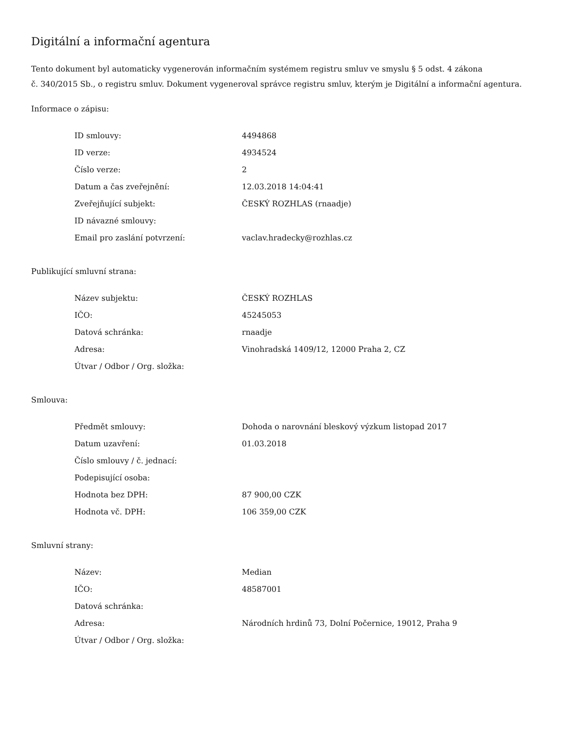Digitální a informační agentura
Tento dokument byl automaticky vygenerován informačním systémem registru smluv ve smyslu § 5 odst. 4 zákona
č. 340/2015 Sb., o registru smluv. Dokument vygeneroval správce registru smluv, kterým je Digitální a informační agentura.
Informace o zápisu:
| ID smlouvy: | 4494868 |
| ID verze: | 4934524 |
| Číslo verze: | 2 |
| Datum a čas zveřejnění: | 12.03.2018 14:04:41 |
| Zveřejňující subjekt: | ČESKÝ ROZHLAS (rnaadje) |
| ID návazné smlouvy: | |
| Email pro zaslání potvrzení: | vaclav.hradecky@rozhlas.cz |
Publikující smluvní strana:
| Název subjektu: | ČESKÝ ROZHLAS |
| IČO: | 45245053 |
| Datová schránka: | rnaadje |
| Adresa: | Vinohradská 1409/12, 12000 Praha 2, CZ |
| Útvar / Odbor / Org. složka: | |
Smlouva:
| Předmět smlouvy: | Dohoda o narovnání bleskový výzkum listopad 2017 |
| Datum uzavření: | 01.03.2018 |
| Číslo smlouvy / č. jednací: | |
| Podepisující osoba: | |
| Hodnota bez DPH: | 87 900,00 CZK |
| Hodnota vč. DPH: | 106 359,00 CZK |
Smluvní strany:
| Název: | Median |
| IČO: | 48587001 |
| Datová schránka: | |
| Adresa: | Národních hrdinů 73, Dolní Počernice, 19012, Praha 9 |
| Útvar / Odbor / Org. složka: | |